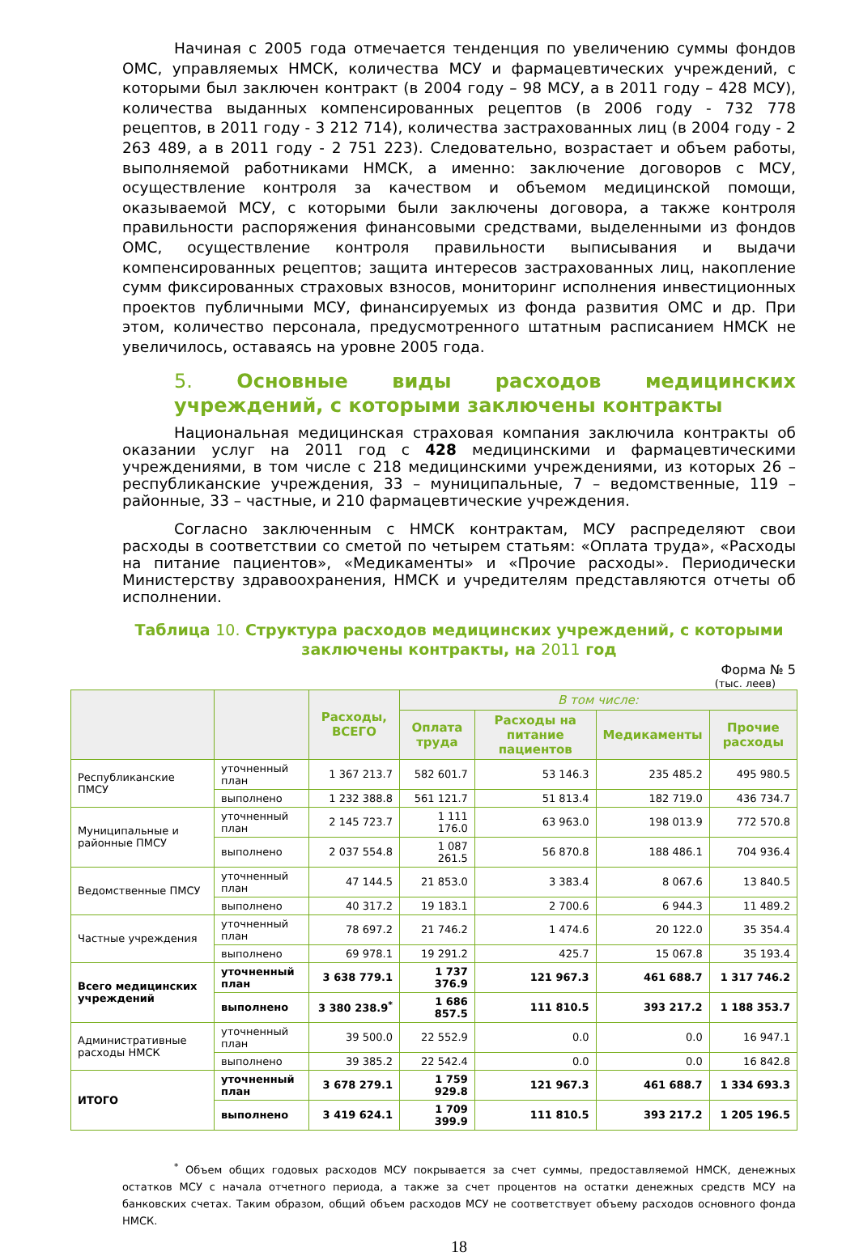Начиная с 2005 года отмечается тенденция по увеличению суммы фондов ОМС, управляемых НМСК, количества МСУ и фармацевтических учреждений, с которыми был заключен контракт (в 2004 году – 98 МСУ, а в 2011 году – 428 МСУ), количества выданных компенсированных рецептов (в 2006 году - 732 778 рецептов, в 2011 году - 3 212 714), количества застрахованных лиц (в 2004 году - 2 263 489, а в 2011 году - 2 751 223). Следовательно, возрастает и объем работы, выполняемой работниками НМСК, а именно: заключение договоров с МСУ, осуществление контроля за качеством и объемом медицинской помощи, оказываемой МСУ, с которыми были заключены договора, а также контроля правильности распоряжения финансовыми средствами, выделенными из фондов ОМС, осуществление контроля правильности выписывания и выдачи компенсированных рецептов; защита интересов застрахованных лиц, накопление сумм фиксированных страховых взносов, мониторинг исполнения инвестиционных проектов публичными МСУ, финансируемых из фонда развития ОМС и др. При этом, количество персонала, предусмотренного штатным расписанием НМСК не увеличилось, оставаясь на уровне 2005 года.
5. Основные виды расходов медицинских учреждений, с которыми заключены контракты
Национальная медицинская страховая компания заключила контракты об оказании услуг на 2011 год с 428 медицинскими и фармацевтическими учреждениями, в том числе с 218 медицинскими учреждениями, из которых 26 – республиканские учреждения, 33 – муниципальные, 7 – ведомственные, 119 – районные, 33 – частные, и 210 фармацевтические учреждения.
Согласно заключенным с НМСК контрактам, МСУ распределяют свои расходы в соответствии со сметой по четырем статьям: «Оплата труда», «Расходы на питание пациентов», «Медикаменты» и «Прочие расходы». Периодически Министерству здравоохранения, НМСК и учредителям представляются отчеты об исполнении.
Таблица 10. Структура расходов медицинских учреждений, с которыми заключены контракты, на 2011 год
Форма № 5
(тыс. леев)
| | | Расходы, ВСЕГО | В том числе: | | | |
| --- | --- | --- | --- | --- | --- | --- |
| | | | Оплата труда | Расходы на питание пациентов | Медикаменты | Прочие расходы |
| Республиканские ПМСУ | уточненный план | 1 367 213.7 | 582 601.7 | 53 146.3 | 235 485.2 | 495 980.5 |
| | выполнено | 1 232 388.8 | 561 121.7 | 51 813.4 | 182 719.0 | 436 734.7 |
| Муниципальные и районные ПМСУ | уточненный план | 2 145 723.7 | 1 111 176.0 | 63 963.0 | 198 013.9 | 772 570.8 |
| | выполнено | 2 037 554.8 | 1 087 261.5 | 56 870.8 | 188 486.1 | 704 936.4 |
| Ведомственные ПМСУ | уточненный план | 47 144.5 | 21 853.0 | 3 383.4 | 8 067.6 | 13 840.5 |
| | выполнено | 40 317.2 | 19 183.1 | 2 700.6 | 6 944.3 | 11 489.2 |
| Частные учреждения | уточненный план | 78 697.2 | 21 746.2 | 1 474.6 | 20 122.0 | 35 354.4 |
| | выполнено | 69 978.1 | 19 291.2 | 425.7 | 15 067.8 | 35 193.4 |
| Всего медицинских учреждений | уточненный план | 3 638 779.1 | 1 737 376.9 | 121 967.3 | 461 688.7 | 1 317 746.2 |
| | выполнено | 3 380 238.9<sup>*</sup> | 1 686 857.5 | 111 810.5 | 393 217.2 | 1 188 353.7 |
| Административные расходы НМСК | уточненный план | 39 500.0 | 22 552.9 | 0.0 | 0.0 | 16 947.1 |
| | выполнено | 39 385.2 | 22 542.4 | 0.0 | 0.0 | 16 842.8 |
| ИТОГО | уточненный план | 3 678 279.1 | 1 759 929.8 | 121 967.3 | 461 688.7 | 1 334 693.3 |
| | выполнено | 3 419 624.1 | 1 709 399.9 | 111 810.5 | 393 217.2 | 1 205 196.5 |
<sup>*</sup> Объем общих годовых расходов МСУ покрывается за счет суммы, предоставляемой НМСК, денежных остатков МСУ с начала отчетного периода, а также за счет процентов на остатки денежных средств МСУ на банковских счетах. Таким образом, общий объем расходов МСУ не соответствует объему расходов основного фонда НМСК.
18